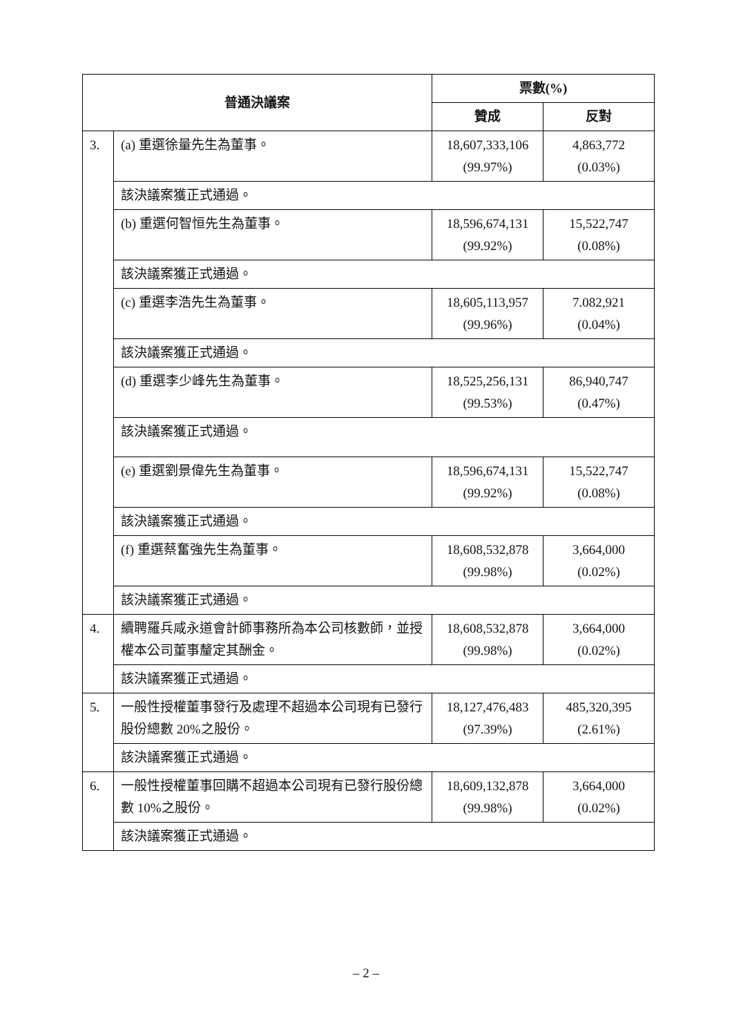| 普通決議案 | | 票數(%) | |
| --- | --- | --- | --- |
| | | 贊成 | 反對 |
| 3. | (a) 重選徐量先生為董事。 | 18,607,333,106 (99.97%) | 4,863,772 (0.03%) |
| | 該決議案獲正式通過。 | | |
| | (b) 重選何智恒先生為董事。 | 18,596,674,131 (99.92%) | 15,522,747 (0.08%) |
| | 該決議案獲正式通過。 | | |
| | (c) 重選李浩先生為董事。 | 18,605,113,957 (99.96%) | 7.082,921 (0.04%) |
| | 該決議案獲正式通過。 | | |
| | (d) 重選李少峰先生為董事。 | 18,525,256,131 (99.53%) | 86,940,747 (0.47%) |
| | 該決議案獲正式通過。 | | |
| | (e) 重選劉景偉先生為董事。 | 18,596,674,131 (99.92%) | 15,522,747 (0.08%) |
| | 該決議案獲正式通過。 | | |
| | (f) 重選蔡奮強先生為董事。 | 18,608,532,878 (99.98%) | 3,664,000 (0.02%) |
| | 該決議案獲正式通過。 | | |
| 4. | 續聘羅兵咸永道會計師事務所為本公司核數師，並授權本公司董事釐定其酬金。 | 18,608,532,878 (99.98%) | 3,664,000 (0.02%) |
| | 該決議案獲正式通過。 | | |
| 5. | 一般性授權董事發行及處理不超過本公司現有已發行股份總數 20%之股份。 | 18,127,476,483 (97.39%) | 485,320,395 (2.61%) |
| | 該決議案獲正式通過。 | | |
| 6. | 一般性授權董事回購不超過本公司現有已發行股份總數 10%之股份。 | 18,609,132,878 (99.98%) | 3,664,000 (0.02%) |
| | 該決議案獲正式通過。 | | |
– 2 –